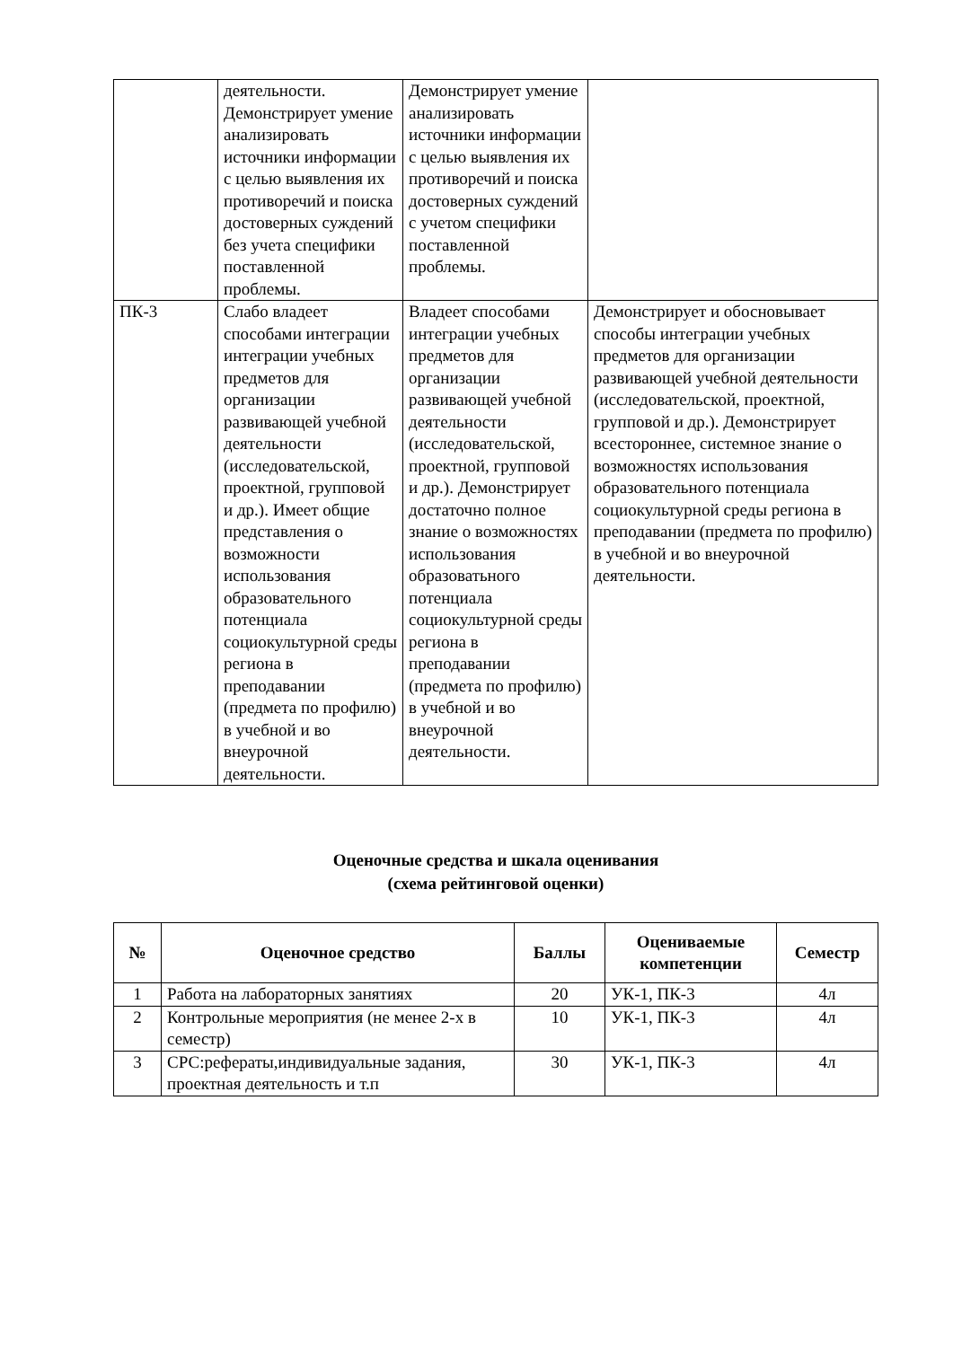| | деятельности. Демонстрирует умение анализировать источники информации с целью выявления их противоречий и поиска достоверных суждений без учета специфики поставленной проблемы. | Демонстрирует умение анализировать источники информации с целью выявления их противоречий и поиска достоверных суждений с учетом специфики поставленной проблемы. | |
| ПК-3 | Слабо владеет способами интеграции интеграции учебных предметов для организации развивающей учебной деятельности (исследовательской, проектной, групповой и др.). Имеет общие представления о возможности использования образовательного потенциала социокультурной среды региона в преподавании (предмета по профилю) в учебной и во внеурочной деятельности. | Владеет способами интеграции учебных предметов для организации развивающей учебной деятельности (исследовательской, проектной, групповой и др.). Демонстрирует достаточно полное знание о возможностях использования образоватьного потенциала социокультурной среды региона в преподавании (предмета по профилю) в учебной и во внеурочной деятельности. | Демонстрирует и обосновывает способы интеграции учебных предметов для организации развивающей учебной деятельности (исследовательской, проектной, групповой и др.). Демонстрирует всестороннее, системное знание о возможностях использования образовательного потенциала социокультурной среды региона в преподавании (предмета по профилю) в учебной и во внеурочной деятельности. |
Оценочные средства и шкала оценивания
(схема рейтинговой оценки)
| № | Оценочное средство | Баллы | Оцениваемые компетенции | Семестр |
| --- | --- | --- | --- | --- |
| 1 | Работа на лабораторных занятиях | 20 | УК-1, ПК-3 | 4л |
| 2 | Контрольные мероприятия (не менее 2-х в семестр) | 10 | УК-1, ПК-3 | 4л |
| 3 | СРС:рефераты,индивидуальные задания, проектная деятельность и т.п | 30 | УК-1, ПК-3 | 4л |